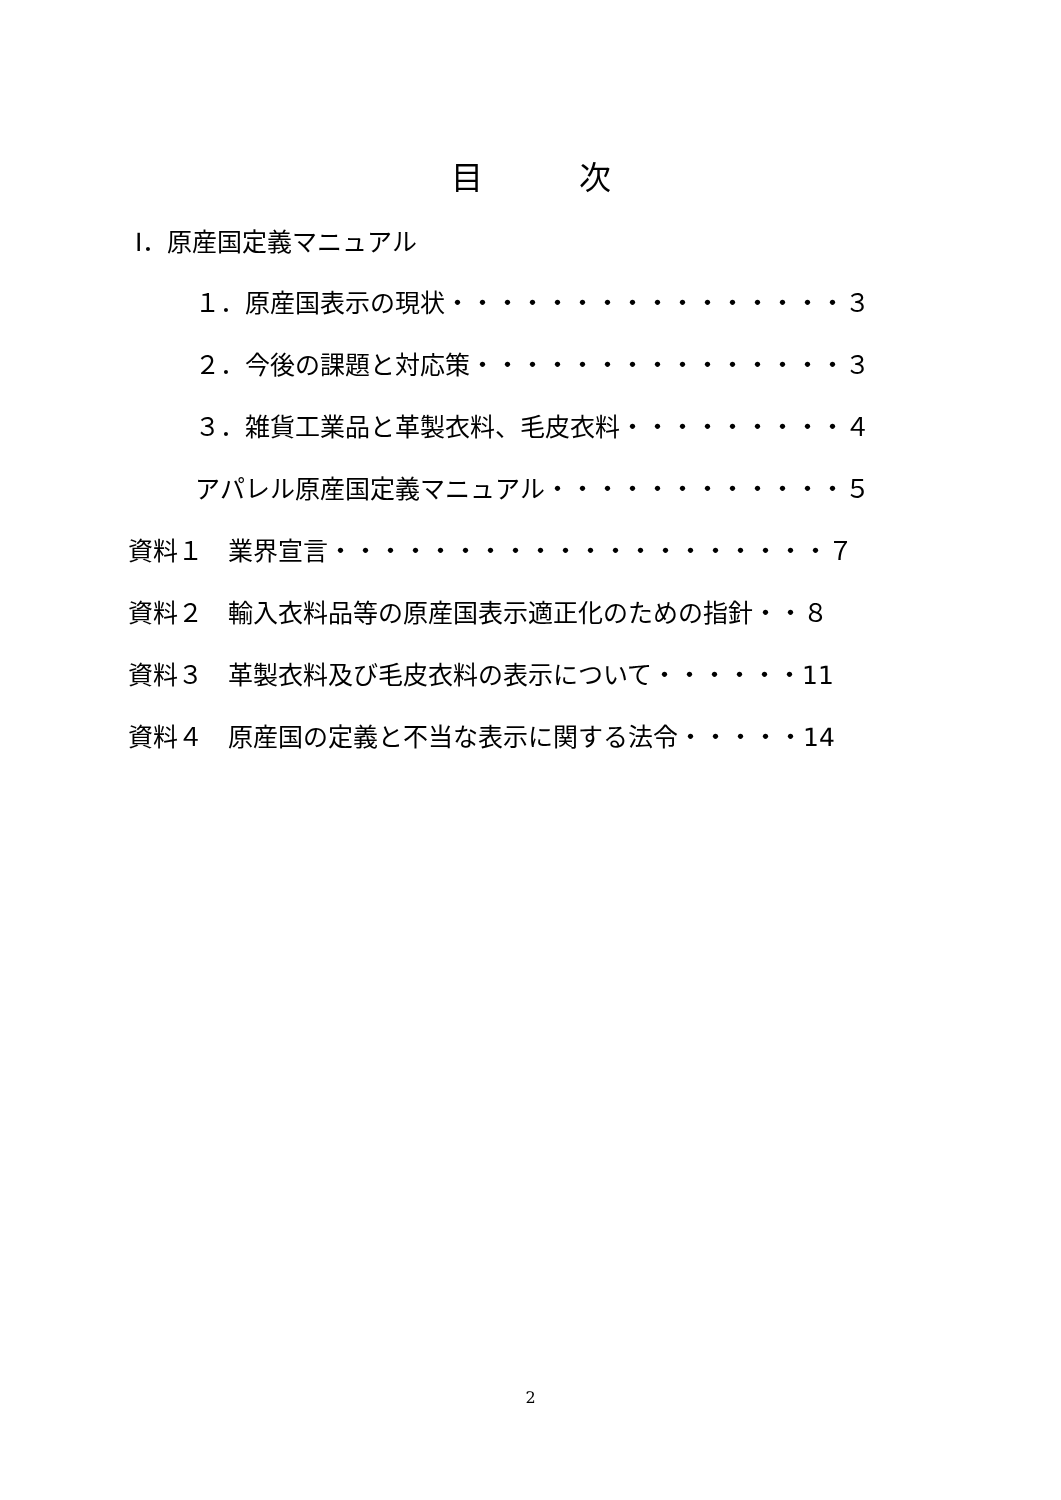目　　　次
Ⅰ．原産国定義マニュアル
１．原産国表示の現状・・・・・・・・・・・・・・・・３
２．今後の課題と対応策・・・・・・・・・・・・・・・３
３．雑貨工業品と革製衣料、毛皮衣料・・・・・・・・・４
アパレル原産国定義マニュアル・・・・・・・・・・・・５
資料１　業界宣言・・・・・・・・・・・・・・・・・・・・７
資料２　輸入衣料品等の原産国表示適正化のための指針・・８
資料３　革製衣料及び毛皮衣料の表示について・・・・・・11
資料４　原産国の定義と不当な表示に関する法令・・・・・14
2